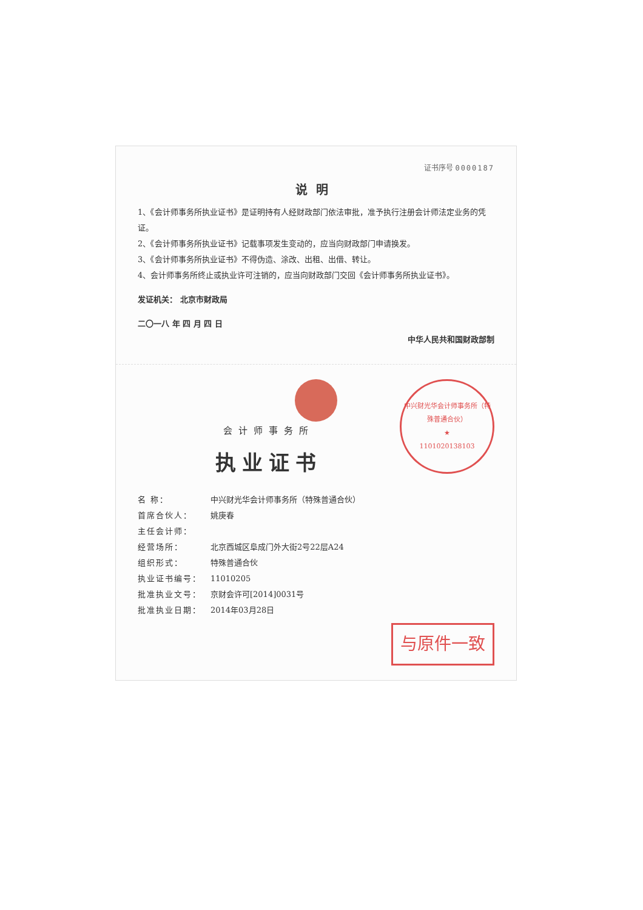证书序号 0000187
说明
1、《会计师事务所执业证书》是证明持有人经财政部门依法审批，准予执行注册会计师法定业务的凭证。
2、《会计师事务所执业证书》记载事项发生变动的，应当向财政部门申请换发。
3、《会计师事务所执业证书》不得伪造、涂改、出租、出借、转让。
4、会计师事务所终止或执业许可注销的，应当向财政部门交回《会计师事务所执业证书》。
发证机关： 北京市财政局
二〇一八 年 四 月 四 日
中华人民共和国财政部制
中兴财光华会计师事务所（特殊普通合伙）
★
1101020138103
会计师事务所
执业证书
名 称： 中兴财光华会计师事务所（特殊普通合伙）
首席合伙人： 姚庚春
主任会计师：
经营场所： 北京西城区阜成门外大街2号22层A24
组织形式： 特殊普通合伙
执业证书编号： 11010205
批准执业文号： 京财会许可[2014]0031号
批准执业日期： 2014年03月28日
与原件一致